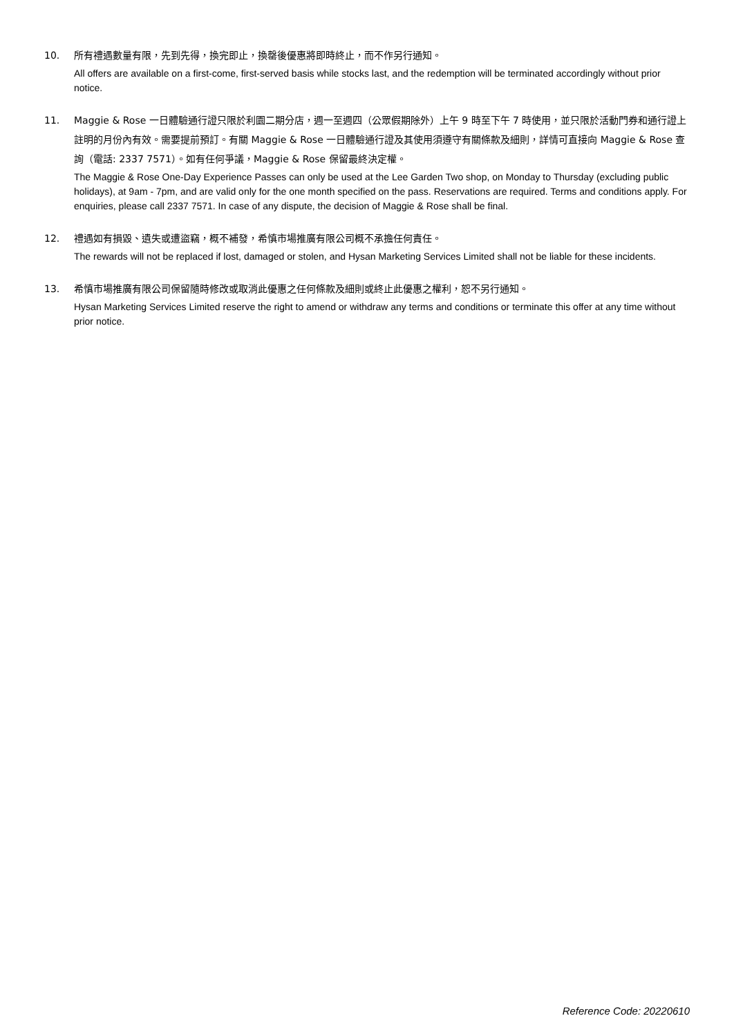10. 所有禮遇數量有限，先到先得，換完即止，換罄後優惠將即時終止，而不作另行通知。
All offers are available on a first-come, first-served basis while stocks last, and the redemption will be terminated accordingly without prior notice.
11. Maggie & Rose 一日體驗通行證只限於利園二期分店，週一至週四（公眾假期除外）上午 9 時至下午 7 時使用，並只限於活動門券和通行證上註明的月份內有效。需要提前預訂。有關 Maggie & Rose 一日體驗通行證及其使用須遵守有關條款及細則，詳情可直接向 Maggie & Rose 查詢（電話: 2337 7571）。如有任何爭議，Maggie & Rose 保留最終決定權。
The Maggie & Rose One-Day Experience Passes can only be used at the Lee Garden Two shop, on Monday to Thursday (excluding public holidays), at 9am - 7pm, and are valid only for the one month specified on the pass. Reservations are required. Terms and conditions apply. For enquiries, please call 2337 7571. In case of any dispute, the decision of Maggie & Rose shall be final.
12. 禮遇如有損毀、遺失或遭盜竊，概不補發，希慎市場推廣有限公司概不承擔任何責任。
The rewards will not be replaced if lost, damaged or stolen, and Hysan Marketing Services Limited shall not be liable for these incidents.
13. 希慎市場推廣有限公司保留隨時修改或取消此優惠之任何條款及細則或終止此優惠之權利，恕不另行通知。
Hysan Marketing Services Limited reserve the right to amend or withdraw any terms and conditions or terminate this offer at any time without prior notice.
Reference Code: 20220610